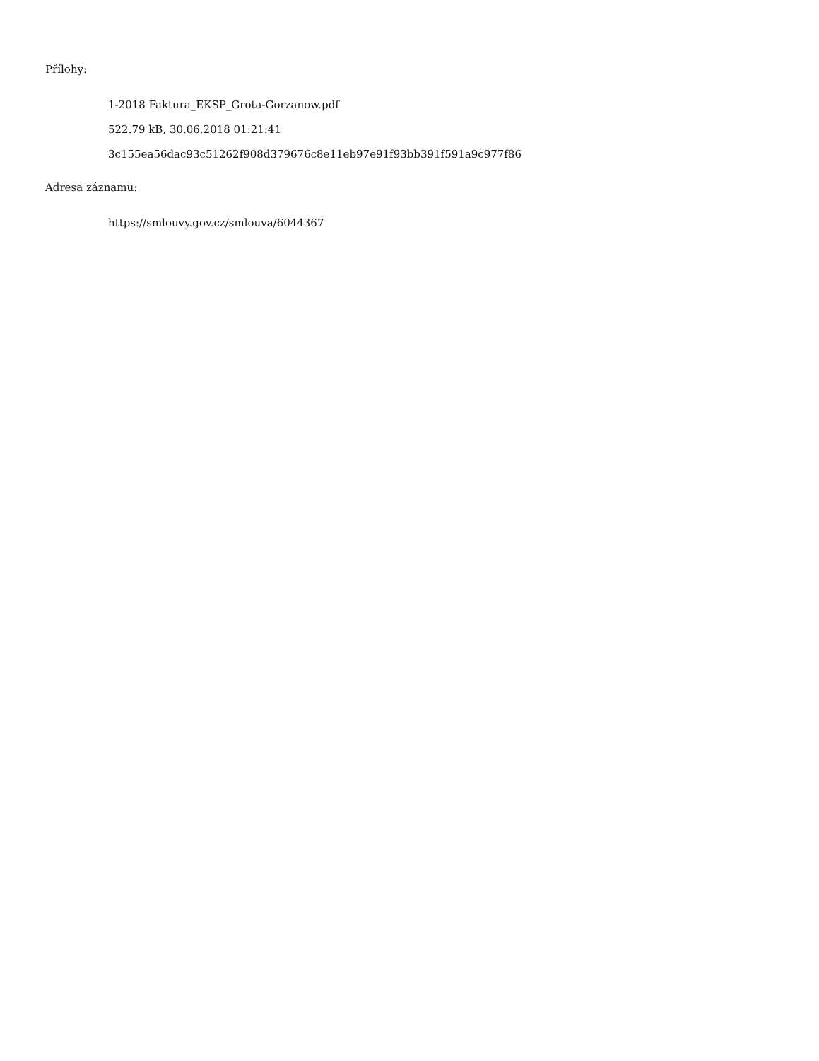Přílohy:
1-2018 Faktura_EKSP_Grota-Gorzanow.pdf
522.79 kB, 30.06.2018 01:21:41
3c155ea56dac93c51262f908d379676c8e11eb97e91f93bb391f591a9c977f86
Adresa záznamu:
https://smlouvy.gov.cz/smlouva/6044367